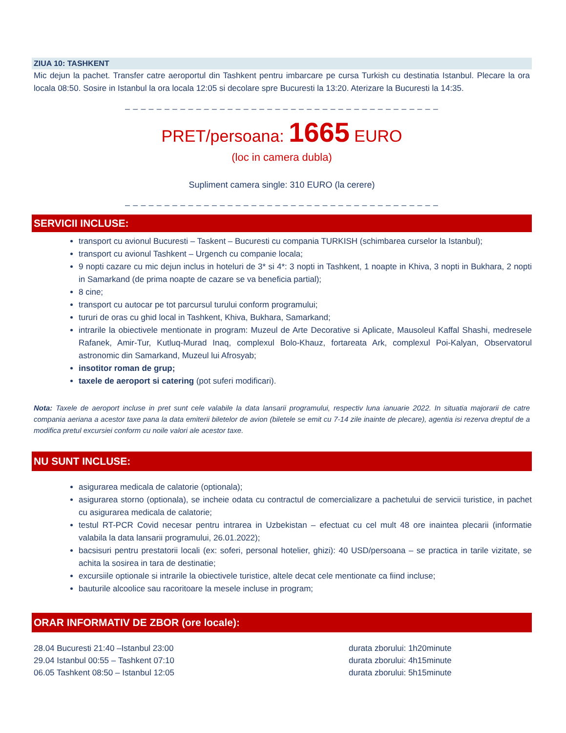ZIUA 10: TASHKENT
Mic dejun la pachet. Transfer catre aeroportul din Tashkent pentru imbarcare pe cursa Turkish cu destinatia Istanbul. Plecare la ora locala 08:50. Sosire in Istanbul la ora locala 12:05 si decolare spre Bucuresti la 13:20. Aterizare la Bucuresti la 14:35.
_ _ _ _ _ _ _ _ _ _ _ _ _ _ _ _ _ _ _ _ _ _ _ _ _ _ _ _ _ _ _ _ _ _ _ _ _ _ _ _
PRET/persoana: 1665 EURO
(loc in camera dubla)
Supliment camera single: 310 EURO (la cerere)
_ _ _ _ _ _ _ _ _ _ _ _ _ _ _ _ _ _ _ _ _ _ _ _ _ _ _ _ _ _ _ _ _ _ _ _ _ _ _ _
SERVICII INCLUSE:
transport cu avionul Bucuresti – Taskent – Bucuresti cu compania TURKISH (schimbarea curselor la Istanbul);
transport cu avionul Tashkent – Urgench cu companie locala;
9 nopti cazare cu mic dejun inclus in hoteluri de 3* si 4*: 3 nopti in Tashkent, 1 noapte in Khiva, 3 nopti in Bukhara, 2 nopti in Samarkand (de prima noapte de cazare se va beneficia partial);
8 cine;
transport cu autocar pe tot parcursul turului conform programului;
tururi de oras cu ghid local in Tashkent, Khiva, Bukhara, Samarkand;
intrarile la obiectivele mentionate in program: Muzeul de Arte Decorative si Aplicate, Mausoleul Kaffal Shashi, medresele Rafanek, Amir-Tur, Kutluq-Murad Inaq, complexul Bolo-Khauz, fortareata Ark, complexul Poi-Kalyan, Observatorul astronomic din Samarkand, Muzeul lui Afrosyab;
insotitor roman de grup;
taxele de aeroport si catering (pot suferi modificari).
Nota: Taxele de aeroport incluse in pret sunt cele valabile la data lansarii programului, respectiv luna ianuarie 2022. In situatia majorarii de catre compania aeriana a acestor taxe pana la data emiterii biletelor de avion (biletele se emit cu 7-14 zile inainte de plecare), agentia isi rezerva dreptul de a modifica pretul excursiei conform cu noile valori ale acestor taxe.
NU SUNT INCLUSE:
asigurarea medicala de calatorie (optionala);
asigurarea storno (optionala), se incheie odata cu contractul de comercializare a pachetului de servicii turistice, in pachet cu asigurarea medicala de calatorie;
testul RT-PCR Covid necesar pentru intrarea in Uzbekistan – efectuat cu cel mult 48 ore inaintea plecarii (informatie valabila la data lansarii programului, 26.01.2022);
bacsisuri pentru prestatorii locali (ex: soferi, personal hotelier, ghizi): 40 USD/persoana – se practica in tarile vizitate, se achita la sosirea in tara de destinatie;
excursiile optionale si intrarile la obiectivele turistice, altele decat cele mentionate ca fiind incluse;
bauturile alcoolice sau racoritoare la mesele incluse in program;
ORAR INFORMATIV DE ZBOR (ore locale):
28.04 Bucuresti 21:40 –Istanbul 23:00 durata zborului: 1h20minute
29.04 Istanbul 00:55 – Tashkent 07:10 durata zborului: 4h15minute
06.05 Tashkent 08:50 – Istanbul 12:05 durata zborului: 5h15minute